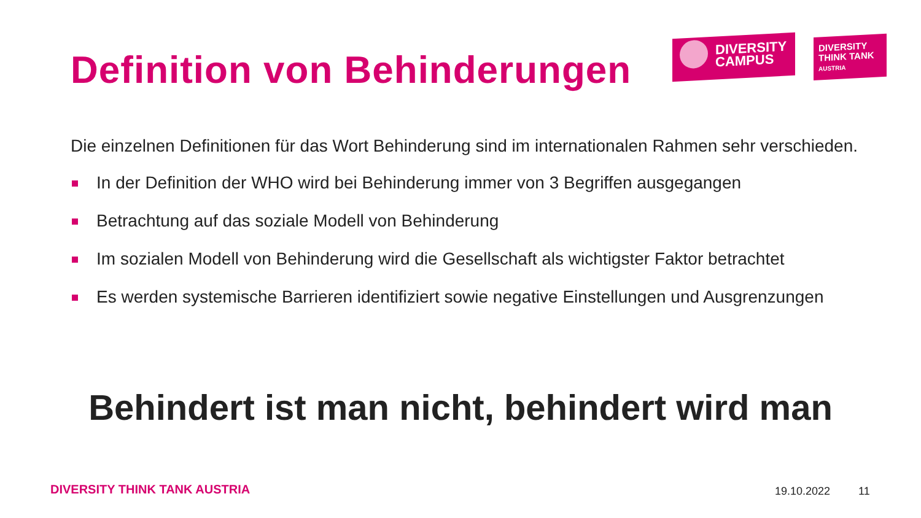Definition von Behinderungen
DIVERSITY
CAMPUS
DIVERSITY
THINK TANK
AUSTRIA
Die einzelnen Definitionen für das Wort Behinderung sind im internationalen Rahmen sehr verschieden.
In der Definition der WHO wird bei Behinderung immer von 3 Begriffen ausgegangen
Betrachtung auf das soziale Modell von Behinderung
Im sozialen Modell von Behinderung wird die Gesellschaft als wichtigster Faktor betrachtet
Es werden systemische Barrieren identifiziert sowie negative Einstellungen und Ausgrenzungen
Behindert ist man nicht, behindert wird man
DIVERSITY THINK TANK AUSTRIA 19.10.2022 11